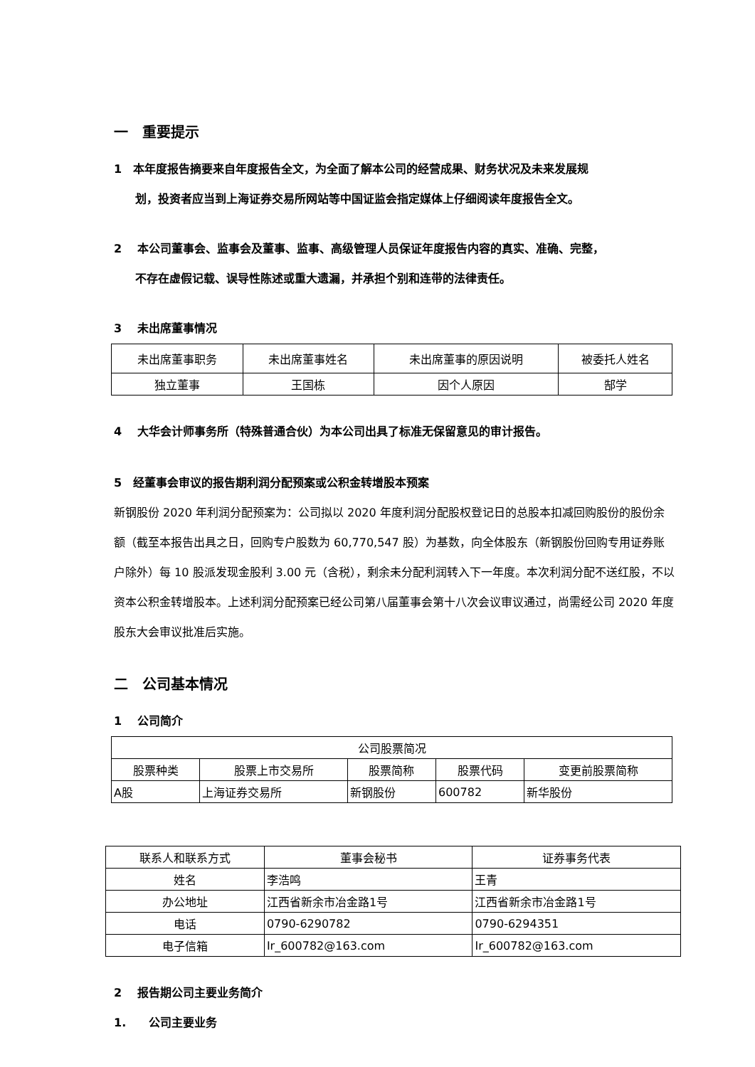一　重要提示
1　本年度报告摘要来自年度报告全文，为全面了解本公司的经营成果、财务状况及未来发展规
划，投资者应当到上海证券交易所网站等中国证监会指定媒体上仔细阅读年度报告全文。
2　 本公司董事会、监事会及董事、监事、高级管理人员保证年度报告内容的真实、准确、完整，
不存在虚假记载、误导性陈述或重大遗漏，并承担个别和连带的法律责任。
3　 未出席董事情况
| 未出席董事职务 | 未出席董事姓名 | 未出席董事的原因说明 | 被委托人姓名 |
| 独立董事 | 王国栋 | 因个人原因 | 郜学 |
4　 大华会计师事务所（特殊普通合伙）为本公司出具了标准无保留意见的审计报告。
5　经董事会审议的报告期利润分配预案或公积金转增股本预案
新钢股份 2020 年利润分配预案为：公司拟以 2020 年度利润分配股权登记日的总股本扣减回购股份的股份余额（截至本报告出具之日，回购专户股数为 60,770,547 股）为基数，向全体股东（新钢股份回购专用证券账户除外）每 10 股派发现金股利 3.00 元（含税），剩余未分配利润转入下一年度。本次利润分配不送红股，不以资本公积金转增股本。上述利润分配预案已经公司第八届董事会第十八次会议审议通过，尚需经公司 2020 年度股东大会审议批准后实施。
二　公司基本情况
1　 公司简介
| 公司股票简况 | | | | |
| 股票种类 | 股票上市交易所 | 股票简称 | 股票代码 | 变更前股票简称 |
| A股 | 上海证券交易所 | 新钢股份 | 600782 | 新华股份 |
| 联系人和联系方式 | 董事会秘书 | 证券事务代表 |
| 姓名 | 李浩鸣 | 王青 |
| 办公地址 | 江西省新余市冶金路1号 | 江西省新余市冶金路1号 |
| 电话 | 0790-6290782 | 0790-6294351 |
| 电子信箱 | Ir_600782@163.com | Ir_600782@163.com |
2　 报告期公司主要业务简介
1.　　公司主要业务